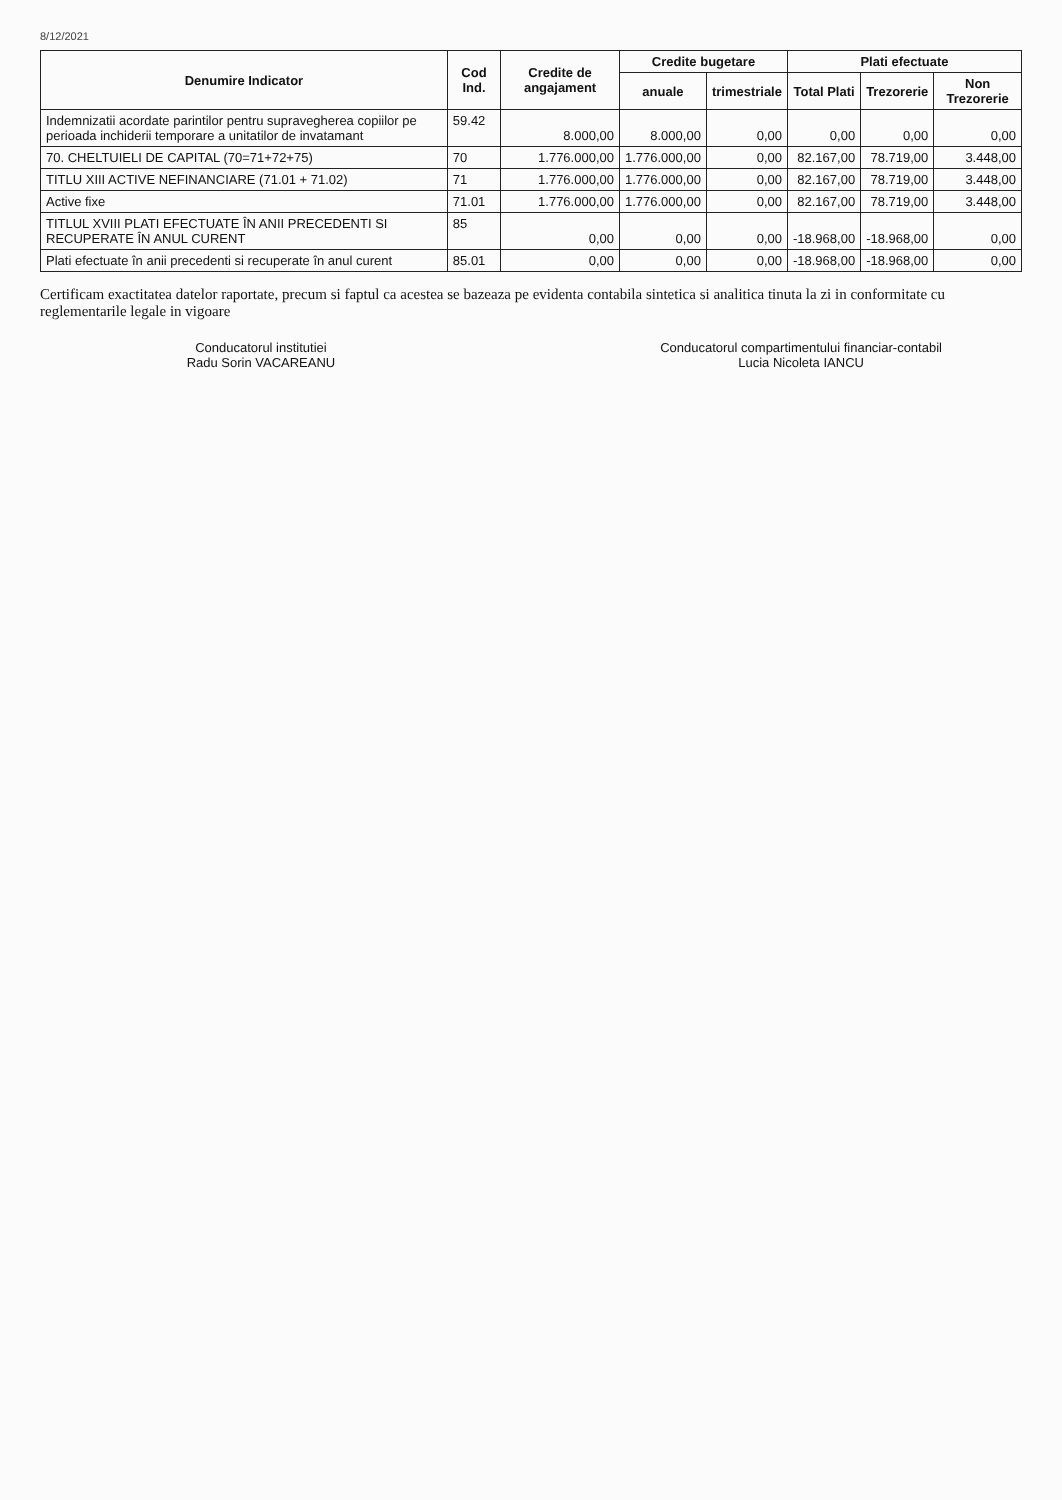8/12/2021
| Denumire Indicator | Cod Ind. | Credite de angajament | Credite bugetare | | Plati efectuate | | |
| --- | --- | --- | --- | --- | --- | --- | --- |
| | | | anuale | trimestriale | Total Plati | Trezorerie | Non Trezorerie |
| Indemnizatii acordate parintilor pentru supravegherea copiilor pe perioada inchiderii temporare a unitatilor de invatamant | 59.42 | 8.000,00 | 8.000,00 | 0,00 | 0,00 | 0,00 | 0,00 |
| 70. CHELTUIELI DE CAPITAL (70=71+72+75) | 70 | 1.776.000,00 | 1.776.000,00 | 0,00 | 82.167,00 | 78.719,00 | 3.448,00 |
| TITLU XIII ACTIVE NEFINANCIARE (71.01 + 71.02) | 71 | 1.776.000,00 | 1.776.000,00 | 0,00 | 82.167,00 | 78.719,00 | 3.448,00 |
| Active fixe | 71.01 | 1.776.000,00 | 1.776.000,00 | 0,00 | 82.167,00 | 78.719,00 | 3.448,00 |
| TITLUL XVIII PLATI EFECTUATE ÎN ANII PRECEDENTI SI RECUPERATE ÎN ANUL CURENT | 85 | 0,00 | 0,00 | 0,00 | -18.968,00 | -18.968,00 | 0,00 |
| Plati efectuate în anii precedenti si recuperate în anul curent | 85.01 | 0,00 | 0,00 | 0,00 | -18.968,00 | -18.968,00 | 0,00 |
Certificam exactitatea datelor raportate, precum si faptul ca acestea se bazeaza pe evidenta contabila sintetica si analitica tinuta la zi in conformitate cu reglementarile legale in vigoare
Conducatorul institutiei
Radu Sorin VACAREANU
Conducatorul compartimentului financiar-contabil
Lucia Nicoleta IANCU